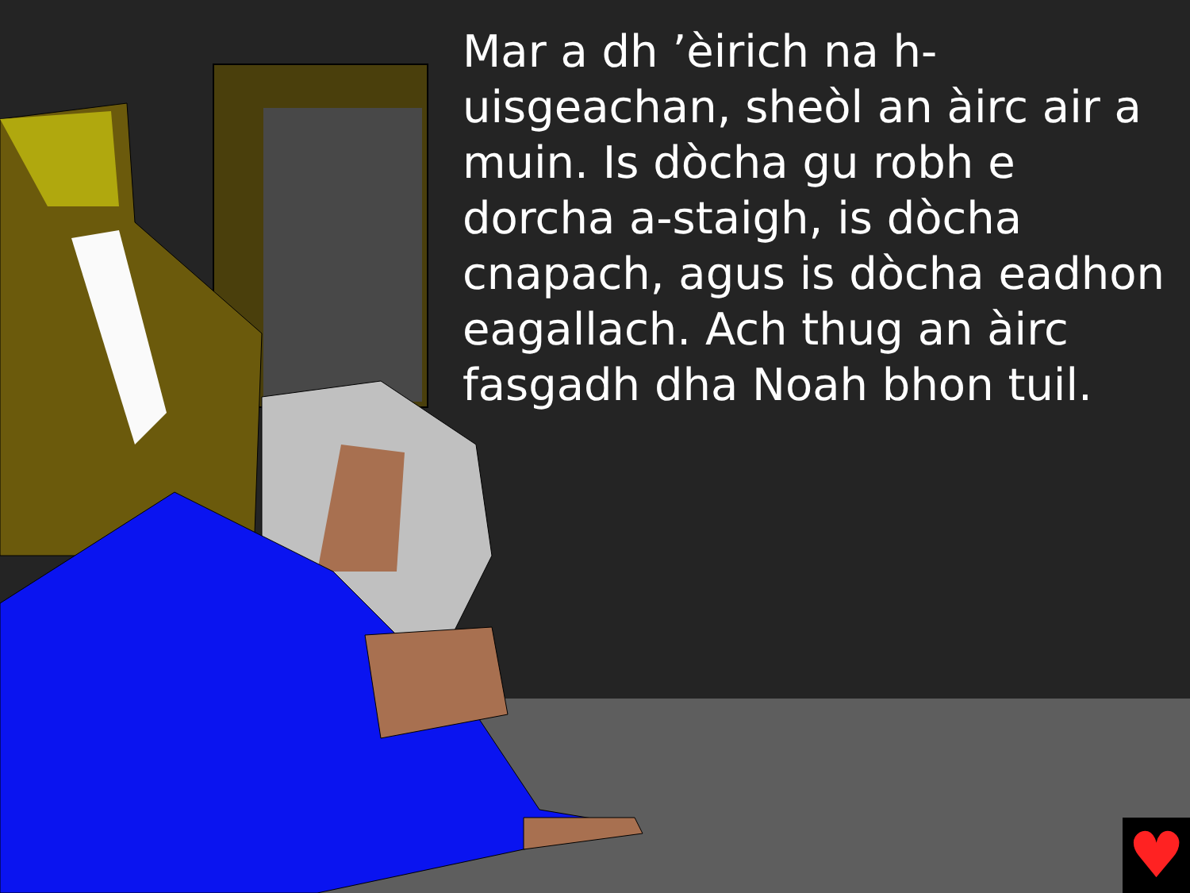Mar a dh ’èirich na h-uisgeachan, sheòl an àirc air a muin. Is dòcha gu robh e dorcha a-staigh, is dòcha cnapach, agus is dòcha eadhon eagallach. Ach thug an àirc fasgadh dha Noah bhon tuil.
♥